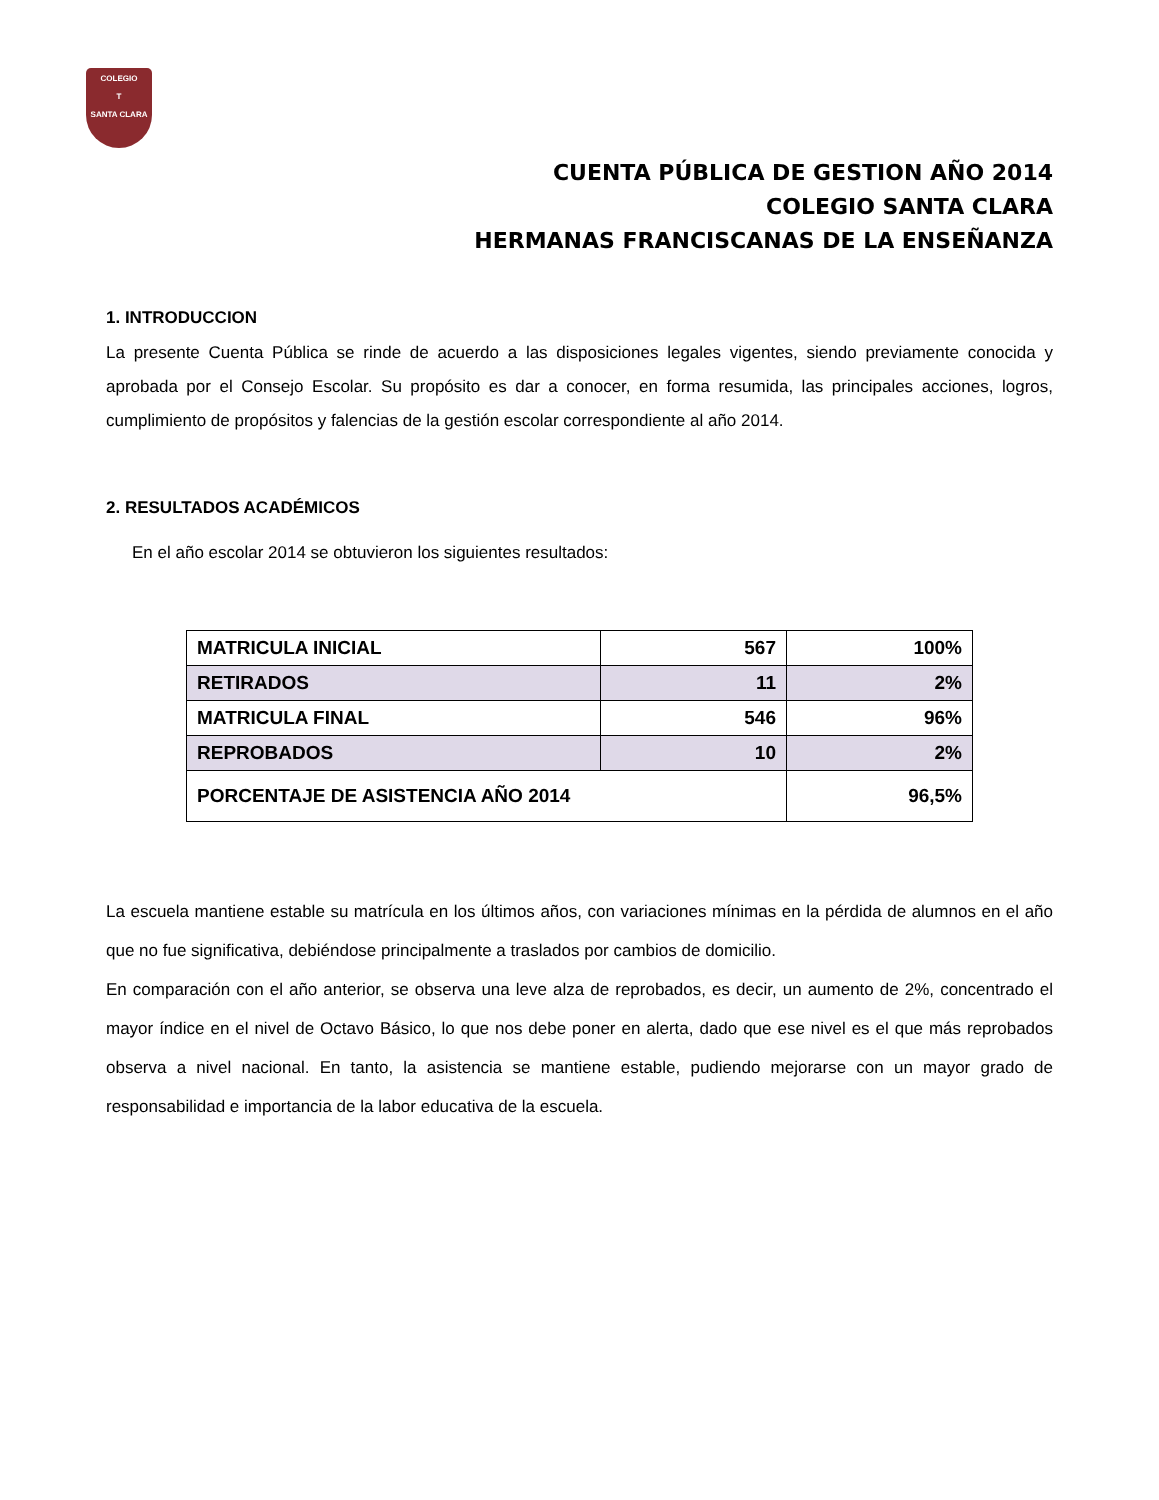COLEGIO
T
SANTA CLARA
CUENTA PÚBLICA DE GESTION AÑO 2014
COLEGIO SANTA CLARA
HERMANAS FRANCISCANAS DE LA ENSEÑANZA
1. INTRODUCCION
La presente Cuenta Pública se rinde de acuerdo a las disposiciones legales vigentes, siendo previamente conocida y aprobada por el Consejo Escolar. Su propósito es dar a conocer, en forma resumida, las principales acciones, logros, cumplimiento de propósitos y falencias de la gestión escolar correspondiente al año 2014.
2. RESULTADOS ACADÉMICOS
En el año escolar 2014 se obtuvieron los siguientes resultados:
| MATRICULA INICIAL | 567 | 100% |
| RETIRADOS | 11 | 2% |
| MATRICULA FINAL | 546 | 96% |
| REPROBADOS | 10 | 2% |
| PORCENTAJE DE ASISTENCIA AÑO 2014 | | 96,5% |
La escuela mantiene estable su matrícula en los últimos años, con variaciones mínimas en la pérdida de alumnos en el año que no fue significativa, debiéndose principalmente a traslados por cambios de domicilio.
En comparación con el año anterior, se observa una leve alza de reprobados, es decir, un aumento de 2%, concentrado el mayor índice en el nivel de Octavo Básico, lo que nos debe poner en alerta, dado que ese nivel es el que más reprobados observa a nivel nacional. En tanto, la asistencia se mantiene estable, pudiendo mejorarse con un mayor grado de responsabilidad e importancia de la labor educativa de la escuela.